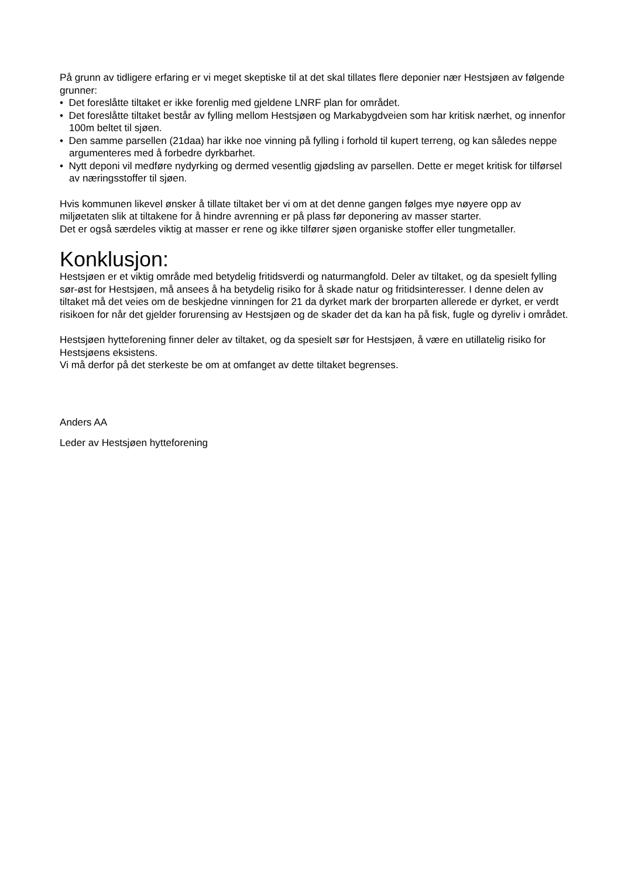På grunn av tidligere erfaring er vi meget skeptiske til at det skal tillates flere deponier nær Hestsjøen av følgende grunner:
• Det foreslåtte tiltaket er ikke forenlig med gjeldene LNRF plan for området.
• Det foreslåtte tiltaket består av fylling mellom Hestsjøen og Markabygdveien som har kritisk nærhet, og innenfor 100m beltet til sjøen.
• Den samme parsellen (21daa) har ikke noe vinning på fylling i forhold til kupert terreng, og kan således neppe argumenteres med å forbedre dyrkbarhet.
• Nytt deponi vil medføre nydyrking og dermed vesentlig gjødsling av parsellen. Dette er meget kritisk for tilførsel av næringsstoffer til sjøen.
Hvis kommunen likevel ønsker å tillate tiltaket ber vi om at det denne gangen følges mye nøyere opp av miljøetaten slik at tiltakene for å hindre avrenning er på plass før deponering av masser starter.
Det er også særdeles viktig at masser er rene og ikke tilfører sjøen organiske stoffer eller tungmetaller.
Konklusjon:
Hestsjøen er et viktig område med betydelig fritidsverdi og naturmangfold. Deler av tiltaket, og da spesielt fylling sør-øst for Hestsjøen, må ansees å ha betydelig risiko for å skade natur og fritidsinteresser. I denne delen av tiltaket må det veies om de beskjedne vinningen for 21 da dyrket mark der brorparten allerede er dyrket, er verdt risikoen for når det gjelder forurensing av Hestsjøen og de skader det da kan ha på fisk, fugle og dyreliv i området.
Hestsjøen hytteforening finner deler av tiltaket, og da spesielt sør for Hestsjøen, å være en utillatelig risiko for Hestsjøens eksistens.
Vi må derfor på det sterkeste be om at omfanget av dette tiltaket begrenses.
Anders AA
Leder av Hestsjøen hytteforening